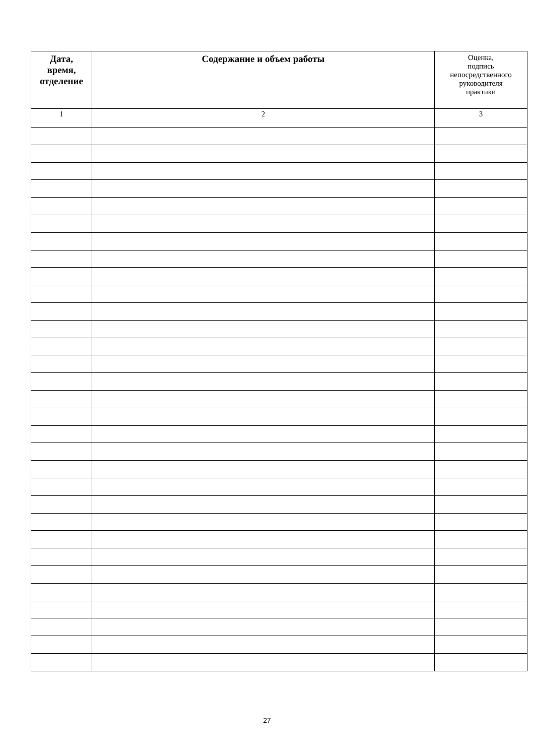| Дата, время, отделение | Содержание и объем работы | Оценка, подпись непосредственного руководителя практики |
| --- | --- | --- |
| 1 | 2 | 3 |
27